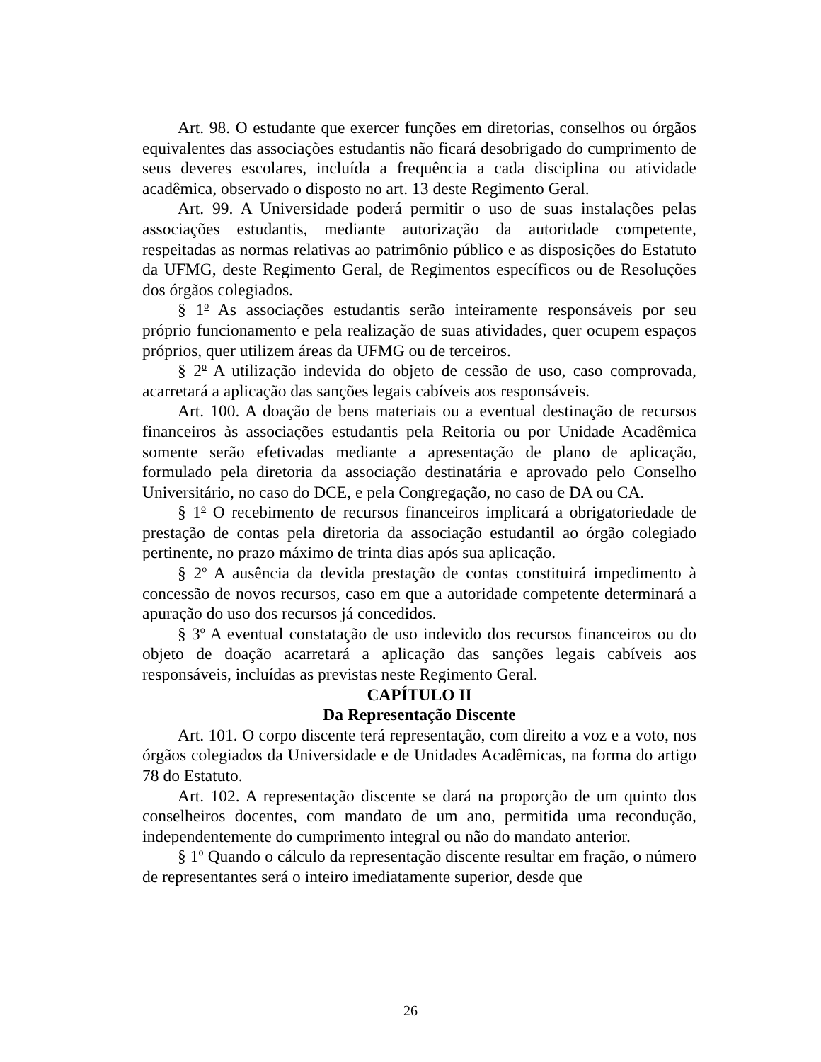Art. 98. O estudante que exercer funções em diretorias, conselhos ou órgãos equivalentes das associações estudantis não ficará desobrigado do cumprimento de seus deveres escolares, incluída a frequência a cada disciplina ou atividade acadêmica, observado o disposto no art. 13 deste Regimento Geral.
Art. 99. A Universidade poderá permitir o uso de suas instalações pelas associações estudantis, mediante autorização da autoridade competente, respeitadas as normas relativas ao patrimônio público e as disposições do Estatuto da UFMG, deste Regimento Geral, de Regimentos específicos ou de Resoluções dos órgãos colegiados.
§ 1<sup>o</sup> As associações estudantis serão inteiramente responsáveis por seu próprio funcionamento e pela realização de suas atividades, quer ocupem espaços próprios, quer utilizem áreas da UFMG ou de terceiros.
§ 2<sup>o</sup> A utilização indevida do objeto de cessão de uso, caso comprovada, acarretará a aplicação das sanções legais cabíveis aos responsáveis.
Art. 100. A doação de bens materiais ou a eventual destinação de recursos financeiros às associações estudantis pela Reitoria ou por Unidade Acadêmica somente serão efetivadas mediante a apresentação de plano de aplicação, formulado pela diretoria da associação destinatária e aprovado pelo Conselho Universitário, no caso do DCE, e pela Congregação, no caso de DA ou CA.
§ 1<sup>o</sup> O recebimento de recursos financeiros implicará a obrigatoriedade de prestação de contas pela diretoria da associação estudantil ao órgão colegiado pertinente, no prazo máximo de trinta dias após sua aplicação.
§ 2<sup>o</sup> A ausência da devida prestação de contas constituirá impedimento à concessão de novos recursos, caso em que a autoridade competente determinará a apuração do uso dos recursos já concedidos.
§ 3<sup>o</sup> A eventual constatação de uso indevido dos recursos financeiros ou do objeto de doação acarretará a aplicação das sanções legais cabíveis aos responsáveis, incluídas as previstas neste Regimento Geral.
CAPÍTULO II
Da Representação Discente
Art. 101. O corpo discente terá representação, com direito a voz e a voto, nos órgãos colegiados da Universidade e de Unidades Acadêmicas, na forma do artigo 78 do Estatuto.
Art. 102. A representação discente se dará na proporção de um quinto dos conselheiros docentes, com mandato de um ano, permitida uma recondução, independentemente do cumprimento integral ou não do mandato anterior.
§ 1<sup>o</sup> Quando o cálculo da representação discente resultar em fração, o número de representantes será o inteiro imediatamente superior, desde que
26